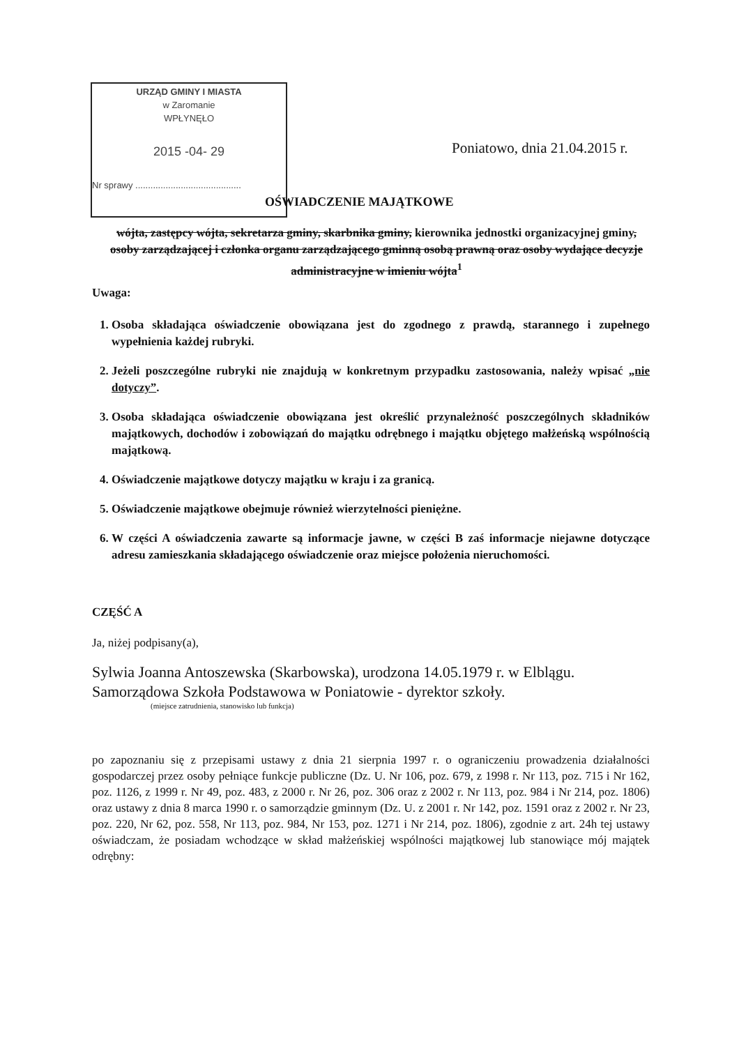URZĄD GMINY I MIASTA
w Zaromanie
WPŁYNĘŁO
2015 -04- 29
Nr sprawy ..........................................
Poniatowo, dnia 21.04.2015 r.
OŚWIADCZENIE MAJĄTKOWE
wójta, zastępcy wójta, sekretarza gminy, skarbnika gminy, kierownika jednostki organizacyjnej gminy, osoby zarządzającej i członka organu zarządzającego gminną osobą prawną oraz osoby wydające decyzje administracyjne w imieniu wójta<sup>1</sup>
Uwaga:
1. Osoba składająca oświadczenie obowiązana jest do zgodnego z prawdą, starannego i zupełnego wypełnienia każdej rubryki.
2. Jeżeli poszczególne rubryki nie znajdują w konkretnym przypadku zastosowania, należy wpisać „nie dotyczy”.
3. Osoba składająca oświadczenie obowiązana jest określić przynależność poszczególnych składników majątkowych, dochodów i zobowiązań do majątku odrębnego i majątku objętego małżeńską wspólnością majątkową.
4. Oświadczenie majątkowe dotyczy majątku w kraju i za granicą.
5. Oświadczenie majątkowe obejmuje również wierzytelności pieniężne.
6. W części A oświadczenia zawarte są informacje jawne, w części B zaś informacje niejawne dotyczące adresu zamieszkania składającego oświadczenie oraz miejsce położenia nieruchomości.
CZĘŚĆ A
Ja, niżej podpisany(a),
Sylwia Joanna Antoszewska (Skarbowska), urodzona 14.05.1979 r. w Elblągu.
Samorządowa Szkoła Podstawowa w Poniatowie - dyrektor szkoły.
(miejsce zatrudnienia, stanowisko lub funkcja)
po zapoznaniu się z przepisami ustawy z dnia 21 sierpnia 1997 r. o ograniczeniu prowadzenia działalności gospodarczej przez osoby pełniące funkcje publiczne (Dz. U. Nr 106, poz. 679, z 1998 r. Nr 113, poz. 715 i Nr 162, poz. 1126, z 1999 r. Nr 49, poz. 483, z 2000 r. Nr 26, poz. 306 oraz z 2002 r. Nr 113, poz. 984 i Nr 214, poz. 1806) oraz ustawy z dnia 8 marca 1990 r. o samorządzie gminnym (Dz. U. z 2001 r. Nr 142, poz. 1591 oraz z 2002 r. Nr 23, poz. 220, Nr 62, poz. 558, Nr 113, poz. 984, Nr 153, poz. 1271 i Nr 214, poz. 1806), zgodnie z art. 24h tej ustawy oświadczam, że posiadam wchodzące w skład małżeńskiej wspólności majątkowej lub stanowiące mój majątek odrębny: